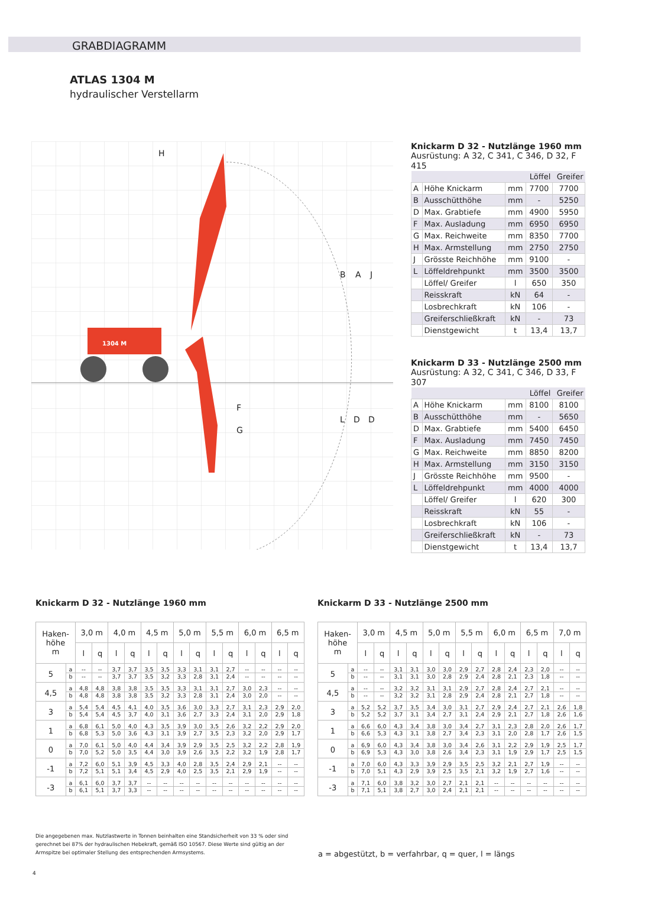GRABDIAGRAMM
ATLAS 1304 M
hydraulischer Verstellarm
1304 M
H
B
A
J
F
G
L
D
D
Knickarm D 32 - Nutzlänge 1960 mm
Ausrüstung: A 32, C 341, C 346, D 32, F 415
| | | | Löffel | Greifer |
| A | Höhe Knickarm | mm | 7700 | 7700 |
| B | Ausschütthöhe | mm | - | 5250 |
| D | Max. Grabtiefe | mm | 4900 | 5950 |
| F | Max. Ausladung | mm | 6950 | 6950 |
| G | Max. Reichweite | mm | 8350 | 7700 |
| H | Max. Armstellung | mm | 2750 | 2750 |
| J | Grösste Reichhöhe | mm | 9100 | - |
| L | Löffeldrehpunkt | mm | 3500 | 3500 |
| | Löffel/ Greifer | l | 650 | 350 |
| | Reisskraft | kN | 64 | - |
| | Losbrechkraft | kN | 106 | - |
| | Greiferschließkraft | kN | - | 73 |
| | Dienstgewicht | t | 13,4 | 13,7 |
Knickarm D 33 - Nutzlänge 2500 mm
Ausrüstung: A 32, C 341, C 346, D 33, F 307
| | | | Löffel | Greifer |
| A | Höhe Knickarm | mm | 8100 | 8100 |
| B | Ausschütthöhe | mm | - | 5650 |
| D | Max. Grabtiefe | mm | 5400 | 6450 |
| F | Max. Ausladung | mm | 7450 | 7450 |
| G | Max. Reichweite | mm | 8850 | 8200 |
| H | Max. Armstellung | mm | 3150 | 3150 |
| J | Grösste Reichhöhe | mm | 9500 | - |
| L | Löffeldrehpunkt | mm | 4000 | 4000 |
| | Löffel/ Greifer | l | 620 | 300 |
| | Reisskraft | kN | 55 | - |
| | Losbrechkraft | kN | 106 | - |
| | Greiferschließkraft | kN | - | 73 |
| | Dienstgewicht | t | 13,4 | 13,7 |
Knickarm D 32 - Nutzlänge 1960 mm
| Haken- höhe m | | 3,0 m | | 4,0 m | | 4,5 m | | 5,0 m | | 5,5 m | | 6,0 m | | 6,5 m | |
| --- | --- | --- | --- | --- | --- | --- | --- | --- | --- | --- | --- | --- | --- | --- | --- |
| | | l | q | l | q | l | q | l | q | l | q | l | q | l | q |
| 5 | a | -- | -- | 3,7 | 3,7 | 3,5 | 3,5 | 3,3 | 3,1 | 3,1 | 2,7 | -- | -- | -- | -- |
| | b | -- | -- | 3,7 | 3,7 | 3,5 | 3,2 | 3,3 | 2,8 | 3,1 | 2,4 | -- | -- | -- | -- |
| 4,5 | a | 4,8 | 4,8 | 3,8 | 3,8 | 3,5 | 3,5 | 3,3 | 3,1 | 3,1 | 2,7 | 3,0 | 2,3 | -- | -- |
| | b | 4,8 | 4,8 | 3,8 | 3,8 | 3,5 | 3,2 | 3,3 | 2,8 | 3,1 | 2,4 | 3,0 | 2,0 | -- | -- |
| 3 | a | 5,4 | 5,4 | 4,5 | 4,1 | 4,0 | 3,5 | 3,6 | 3,0 | 3,3 | 2,7 | 3,1 | 2,3 | 2,9 | 2,0 |
| | b | 5,4 | 5,4 | 4,5 | 3,7 | 4,0 | 3,1 | 3,6 | 2,7 | 3,3 | 2,4 | 3,1 | 2,0 | 2,9 | 1,8 |
| 1 | a | 6,8 | 6,1 | 5,0 | 4,0 | 4,3 | 3,5 | 3,9 | 3,0 | 3,5 | 2,6 | 3,2 | 2,2 | 2,9 | 2,0 |
| | b | 6,8 | 5,3 | 5,0 | 3,6 | 4,3 | 3,1 | 3,9 | 2,7 | 3,5 | 2,3 | 3,2 | 2,0 | 2,9 | 1,7 |
| 0 | a | 7,0 | 6,1 | 5,0 | 4,0 | 4,4 | 3,4 | 3,9 | 2,9 | 3,5 | 2,5 | 3,2 | 2,2 | 2,8 | 1,9 |
| | b | 7,0 | 5,2 | 5,0 | 3,5 | 4,4 | 3,0 | 3,9 | 2,6 | 3,5 | 2,2 | 3,2 | 1,9 | 2,8 | 1,7 |
| -1 | a | 7,2 | 6,0 | 5,1 | 3,9 | 4,5 | 3,3 | 4,0 | 2,8 | 3,5 | 2,4 | 2,9 | 2,1 | -- | -- |
| | b | 7,2 | 5,1 | 5,1 | 3,4 | 4,5 | 2,9 | 4,0 | 2,5 | 3,5 | 2,1 | 2,9 | 1,9 | -- | -- |
| -3 | a | 6,1 | 6,0 | 3,7 | 3,7 | -- | -- | -- | -- | -- | -- | -- | -- | -- | -- |
| | b | 6,1 | 5,1 | 3,7 | 3,3 | -- | -- | -- | -- | -- | -- | -- | -- | -- | -- |
Knickarm D 33 - Nutzlänge 2500 mm
| Haken- höhe m | | 3,0 m | | 4,5 m | | 5,0 m | | 5,5 m | | 6,0 m | | 6,5 m | | 7,0 m | |
| --- | --- | --- | --- | --- | --- | --- | --- | --- | --- | --- | --- | --- | --- | --- | --- |
| | | l | q | l | q | l | q | l | q | l | q | l | q | l | q |
| 5 | a | -- | -- | 3,1 | 3,1 | 3,0 | 3,0 | 2,9 | 2,7 | 2,8 | 2,4 | 2,3 | 2,0 | -- | -- |
| | b | -- | -- | 3,1 | 3,1 | 3,0 | 2,8 | 2,9 | 2,4 | 2,8 | 2,1 | 2,3 | 1,8 | -- | -- |
| 4,5 | a | -- | -- | 3,2 | 3,2 | 3,1 | 3,1 | 2,9 | 2,7 | 2,8 | 2,4 | 2,7 | 2,1 | -- | -- |
| | b | -- | -- | 3,2 | 3,2 | 3,1 | 2,8 | 2,9 | 2,4 | 2,8 | 2,1 | 2,7 | 1,8 | -- | -- |
| 3 | a | 5,2 | 5,2 | 3,7 | 3,5 | 3,4 | 3,0 | 3,1 | 2,7 | 2,9 | 2,4 | 2,7 | 2,1 | 2,6 | 1,8 |
| | b | 5,2 | 5,2 | 3,7 | 3,1 | 3,4 | 2,7 | 3,1 | 2,4 | 2,9 | 2,1 | 2,7 | 1,8 | 2,6 | 1,6 |
| 1 | a | 6,6 | 6,0 | 4,3 | 3,4 | 3,8 | 3,0 | 3,4 | 2,7 | 3,1 | 2,3 | 2,8 | 2,0 | 2,6 | 1,7 |
| | b | 6,6 | 5,3 | 4,3 | 3,1 | 3,8 | 2,7 | 3,4 | 2,3 | 3,1 | 2,0 | 2,8 | 1,7 | 2,6 | 1,5 |
| 0 | a | 6,9 | 6,0 | 4,3 | 3,4 | 3,8 | 3,0 | 3,4 | 2,6 | 3,1 | 2,2 | 2,9 | 1,9 | 2,5 | 1,7 |
| | b | 6,9 | 5,3 | 4,3 | 3,0 | 3,8 | 2,6 | 3,4 | 2,3 | 3,1 | 1,9 | 2,9 | 1,7 | 2,5 | 1,5 |
| -1 | a | 7,0 | 6,0 | 4,3 | 3,3 | 3,9 | 2,9 | 3,5 | 2,5 | 3,2 | 2,1 | 2,7 | 1,9 | -- | -- |
| | b | 7,0 | 5,1 | 4,3 | 2,9 | 3,9 | 2,5 | 3,5 | 2,1 | 3,2 | 1,9 | 2,7 | 1,6 | -- | -- |
| -3 | a | 7,1 | 6,0 | 3,8 | 3,2 | 3,0 | 2,7 | 2,1 | 2,1 | -- | -- | -- | -- | -- | -- |
| | b | 7,1 | 5,1 | 3,8 | 2,7 | 3,0 | 2,4 | 2,1 | 2,1 | -- | -- | -- | -- | -- | -- |
Die angegebenen max. Nutzlastwerte in Tonnen beinhalten eine Standsicherheit von 33 % oder sind gerechnet bei 87% der hydraulischen Hebekraft, gemäß ISO 10567. Diese Werte sind gültig an der Armspitze bei optimaler Stellung des entsprechenden Armsystems.
a = abgestützt, b = verfahrbar, q = quer, l = längs
4